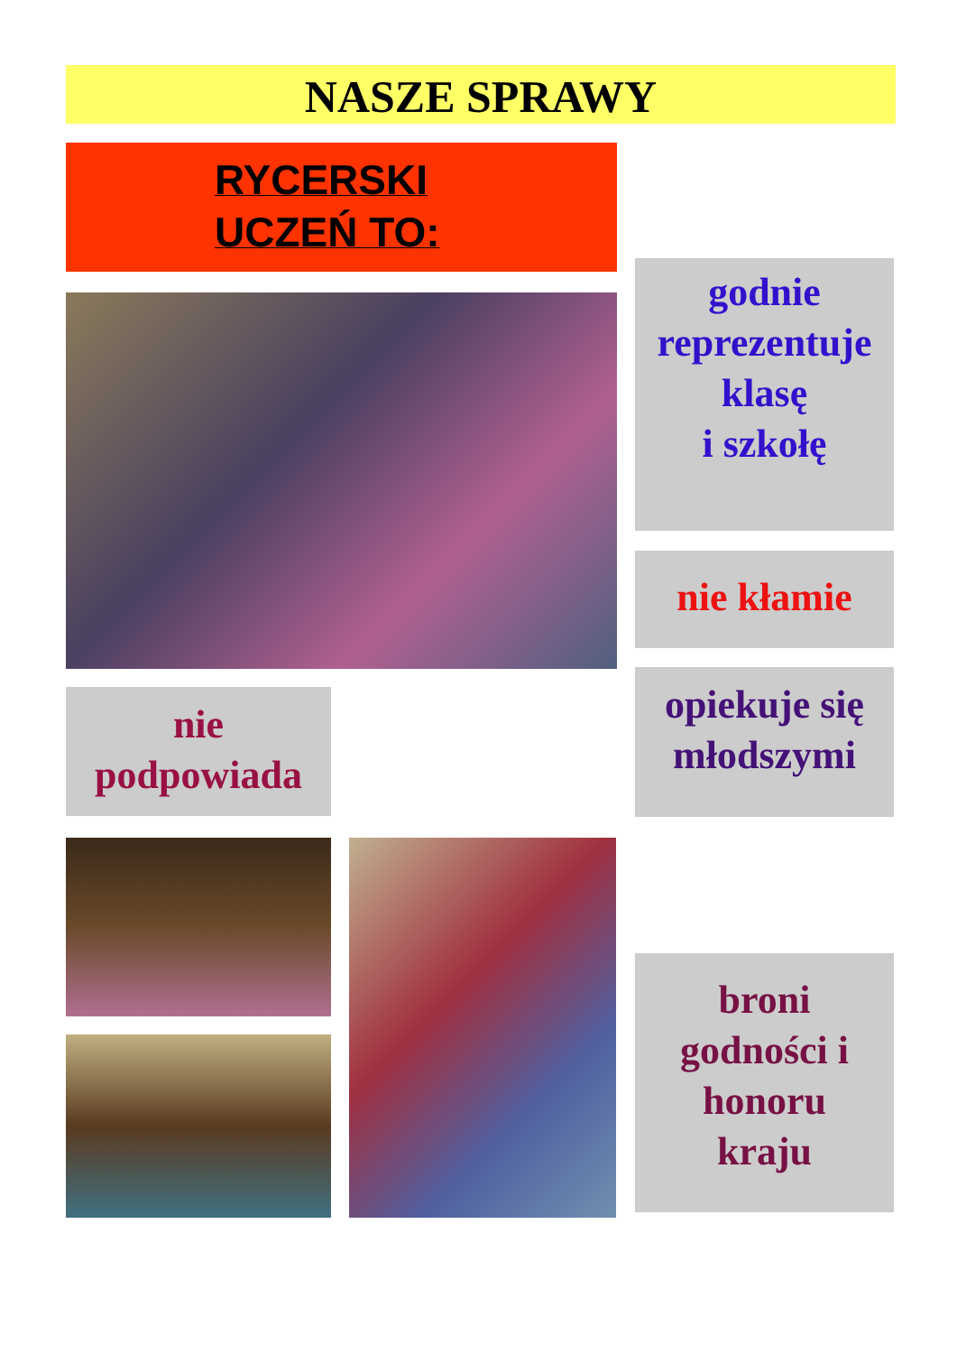NASZE SPRAWY
RYCERSKI
UCZEŃ TO:
godnie
reprezentuje
klasę
i szkołę
nie kłamie
opiekuje się
młodszymi
nie
podpowiada
broni
godności i
honoru
kraju